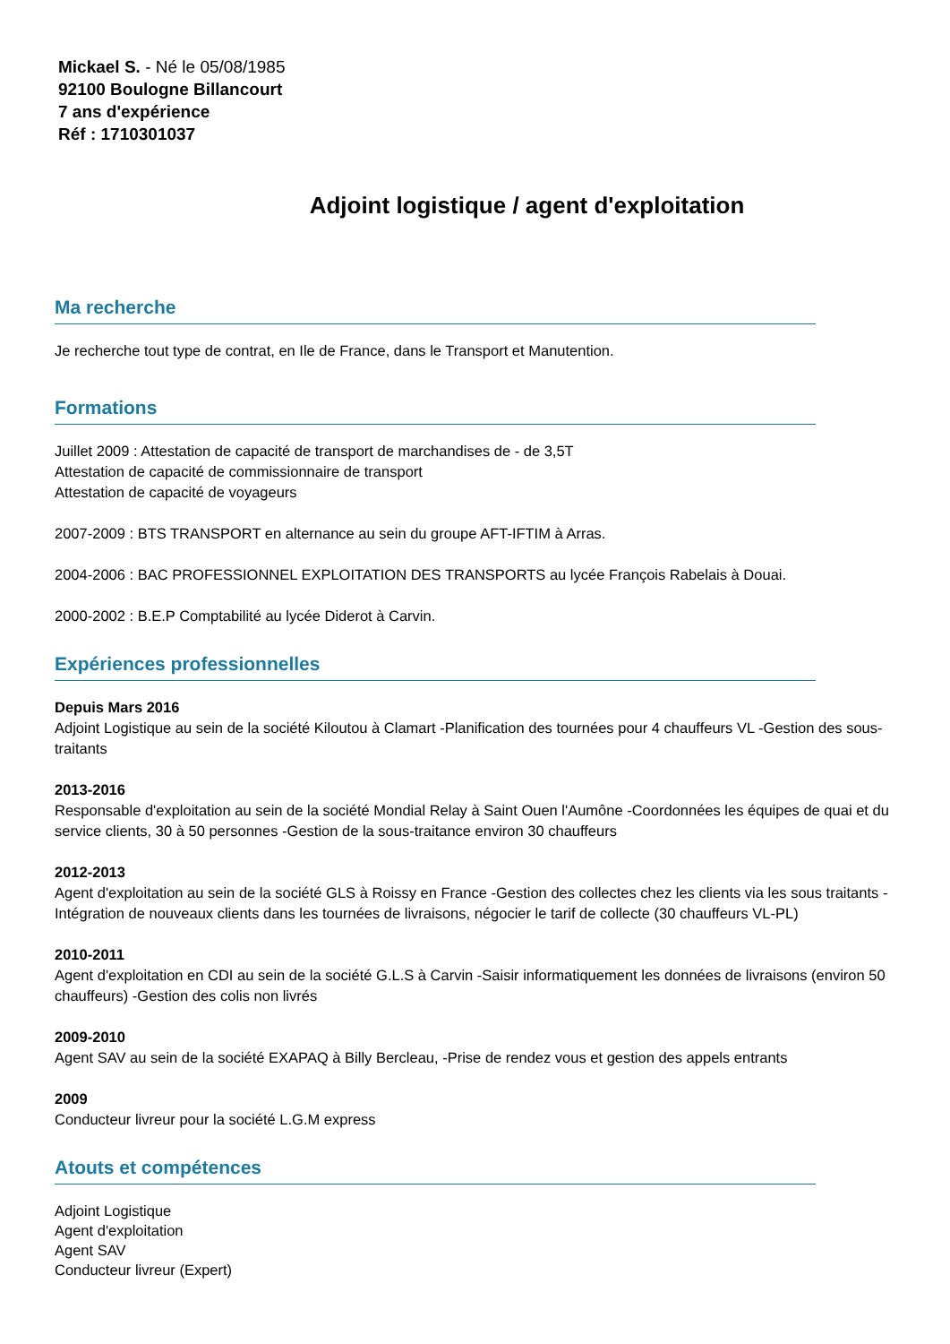Mickael S. - Né le 05/08/1985
92100 Boulogne Billancourt
7 ans d'expérience
Réf : 1710301037
Adjoint logistique / agent d'exploitation
Ma recherche
Je recherche tout type de contrat, en Ile de France, dans le Transport et Manutention.
Formations
Juillet 2009 : Attestation de capacité de transport de marchandises de - de 3,5T
Attestation de capacité de commissionnaire de transport
Attestation de capacité de voyageurs
2007-2009 : BTS TRANSPORT en alternance au sein du groupe AFT-IFTIM à Arras.
2004-2006 : BAC PROFESSIONNEL EXPLOITATION DES TRANSPORTS au lycée François Rabelais à Douai.
2000-2002 : B.E.P Comptabilité au lycée Diderot à Carvin.
Expériences professionnelles
Depuis Mars 2016
Adjoint Logistique au sein de la société Kiloutou à Clamart -Planification des tournées pour 4 chauffeurs VL -Gestion des sous-traitants
2013-2016
Responsable d'exploitation au sein de la société Mondial Relay à Saint Ouen l'Aumône -Coordonnées les équipes de quai et du service clients, 30 à 50 personnes -Gestion de la sous-traitance environ 30 chauffeurs
2012-2013
Agent d'exploitation au sein de la société GLS à Roissy en France -Gestion des collectes chez les clients via les sous traitants -Intégration de nouveaux clients dans les tournées de livraisons, négocier le tarif de collecte (30 chauffeurs VL-PL)
2010-2011
Agent d'exploitation en CDI au sein de la société G.L.S à Carvin -Saisir informatiquement les données de livraisons (environ 50 chauffeurs) -Gestion des colis non livrés
2009-2010
Agent SAV au sein de la société EXAPAQ à Billy Bercleau, -Prise de rendez vous et gestion des appels entrants
2009
Conducteur livreur pour la société L.G.M express
Atouts et compétences
Adjoint Logistique
Agent d'exploitation
Agent SAV
Conducteur livreur (Expert)